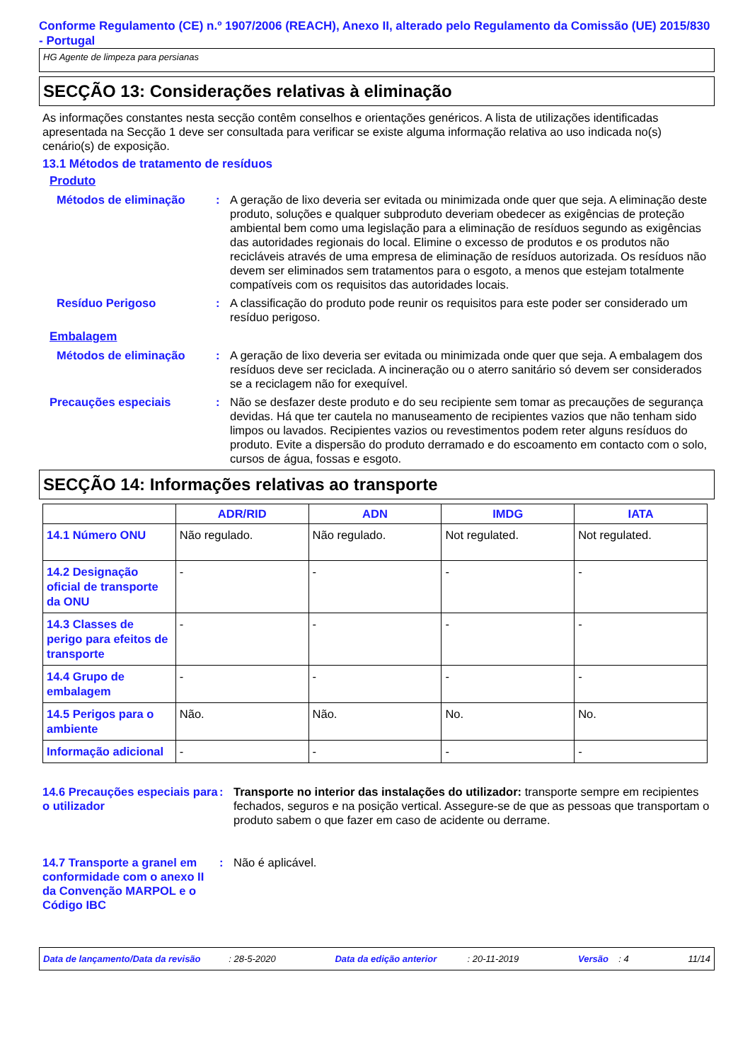Conforme Regulamento (CE) n.º 1907/2006 (REACH), Anexo II, alterado pelo Regulamento da Comissão (UE) 2015/830 - Portugal
HG Agente de limpeza para persianas
SECÇÃO 13: Considerações relativas à eliminação
As informações constantes nesta secção contêm conselhos e orientações genéricos. A lista de utilizações identificadas apresentada na Secção 1 deve ser consultada para verificar se existe alguma informação relativa ao uso indicada no(s) cenário(s) de exposição.
13.1 Métodos de tratamento de resíduos
Produto
Métodos de eliminação : A geração de lixo deveria ser evitada ou minimizada onde quer que seja. A eliminação deste produto, soluções e qualquer subproduto deveriam obedecer as exigências de proteção ambiental bem como uma legislação para a eliminação de resíduos segundo as exigências das autoridades regionais do local. Elimine o excesso de produtos e os produtos não recicláveis através de uma empresa de eliminação de resíduos autorizada. Os resíduos não devem ser eliminados sem tratamentos para o esgoto, a menos que estejam totalmente compatíveis com os requisitos das autoridades locais.
Resíduo Perigoso : A classificação do produto pode reunir os requisitos para este poder ser considerado um resíduo perigoso.
Embalagem
Métodos de eliminação : A geração de lixo deveria ser evitada ou minimizada onde quer que seja. A embalagem dos resíduos deve ser reciclada. A incineração ou o aterro sanitário só devem ser considerados se a reciclagem não for exequível.
Precauções especiais : Não se desfazer deste produto e do seu recipiente sem tomar as precauções de segurança devidas. Há que ter cautela no manuseamento de recipientes vazios que não tenham sido limpos ou lavados. Recipientes vazios ou revestimentos podem reter alguns resíduos do produto. Evite a dispersão do produto derramado e do escoamento em contacto com o solo, cursos de água, fossas e esgoto.
SECÇÃO 14: Informações relativas ao transporte
| | ADR/RID | ADN | IMDG | IATA |
| --- | --- | --- | --- | --- |
| 14.1 Número ONU | Não regulado. | Não regulado. | Not regulated. | Not regulated. |
| 14.2 Designação oficial de transporte da ONU | - | - | - | - |
| 14.3 Classes de perigo para efeitos de transporte | - | - | - | - |
| 14.4 Grupo de embalagem | - | - | - | - |
| 14.5 Perigos para o ambiente | Não. | Não. | No. | No. |
| Informação adicional | - | - | - | - |
14.6 Precauções especiais para o utilizador
: Transporte no interior das instalações do utilizador: transporte sempre em recipientes fechados, seguros e na posição vertical. Assegure-se de que as pessoas que transportam o produto sabem o que fazer em caso de acidente ou derrame.
14.7 Transporte a granel em conformidade com o anexo II da Convenção MARPOL e o Código IBC
: Não é aplicável.
Data de lançamento/Data da revisão : 28-5-2020 Data da edição anterior : 20-11-2019 Versão : 4 11/14